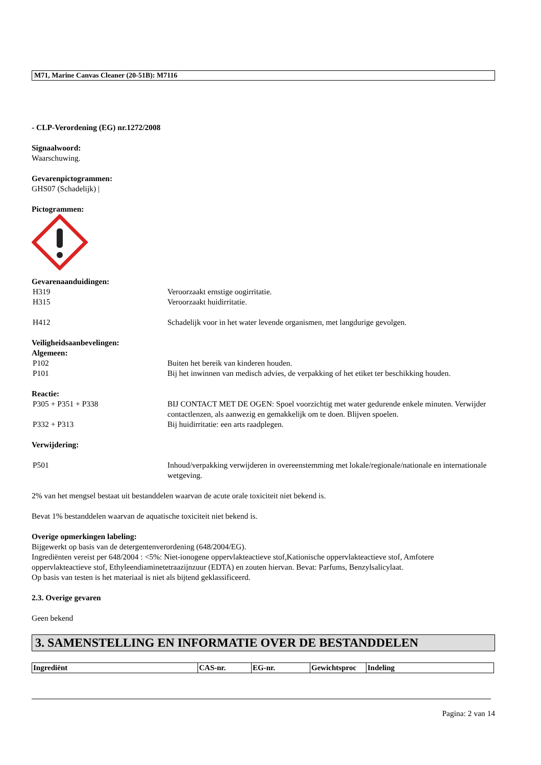M71, Marine Canvas Cleaner (20-51B): M7116
- CLP-Verordening (EG) nr.1272/2008
Signaalwoord:
Waarschuwing.
Gevarenpictogrammen:
GHS07 (Schadelijk) |
Pictogrammen:
Gevarenaanduidingen:
| H319 | Veroorzaakt ernstige oogirritatie. |
| H315 | Veroorzaakt huidirritatie. |
| H412 | Schadelijk voor in het water levende organismen, met langdurige gevolgen. |
Veiligheidsaanbevelingen:
Algemeen:
| P102 | Buiten het bereik van kinderen houden. |
| P101 | Bij het inwinnen van medisch advies, de verpakking of het etiket ter beschikking houden. |
Reactie:
| P305 + P351 + P338 | BIJ CONTACT MET DE OGEN: Spoel voorzichtig met water gedurende enkele minuten. Verwijder contactlenzen, als aanwezig en gemakkelijk om te doen. Blijven spoelen. |
| P332 + P313 | Bij huidirritatie: een arts raadplegen. |
Verwijdering:
| P501 | Inhoud/verpakking verwijderen in overeenstemming met lokale/regionale/nationale en internationale wetgeving. |
2% van het mengsel bestaat uit bestanddelen waarvan de acute orale toxiciteit niet bekend is.
Bevat 1% bestanddelen waarvan de aquatische toxiciteit niet bekend is.
Overige opmerkingen labeling:
Bijgewerkt op basis van de detergentenverordening (648/2004/EG).
Ingrediënten vereist per 648/2004 : <5%: Niet-ionogene oppervlakteactieve stof,Kationische oppervlakteactieve stof, Amfotere oppervlakteactieve stof, Ethyleendiaminetetraazijnzuur (EDTA) en zouten hiervan. Bevat: Parfums, Benzylsalicylaat.
Op basis van testen is het materiaal is niet als bijtend geklassificeerd.
2.3. Overige gevaren
Geen bekend
3. SAMENSTELLING EN INFORMATIE OVER DE BESTANDDELEN
| Ingrediënt | CAS-nr. | EG-nr. | Gewichtsproc | Indeling |
| --- | --- | --- | --- | --- |
Pagina: 2 van 14